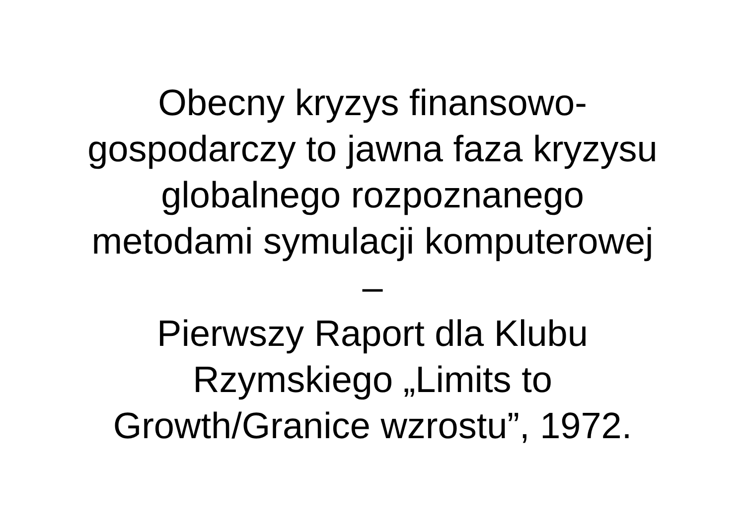Obecny kryzys finansowo-
gospodarczy to jawna faza kryzysu
globalnego rozpoznanego
metodami symulacji komputerowej
–
Pierwszy Raport dla Klubu
Rzymskiego „Limits to
Growth/Granice wzrostu”, 1972.